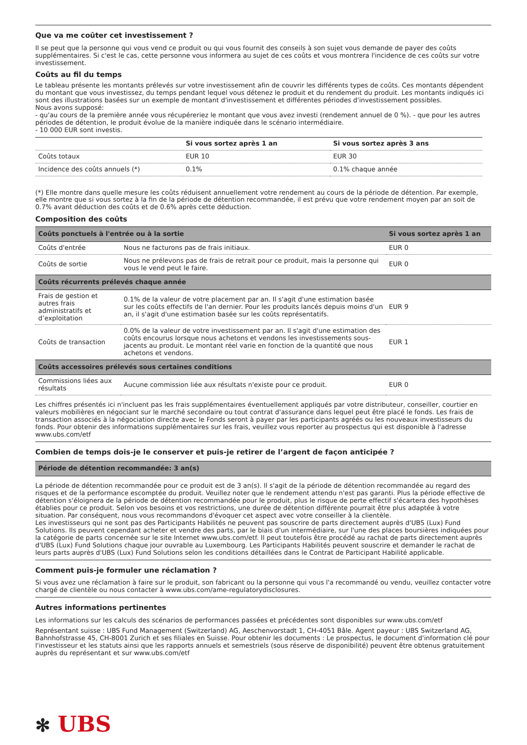Que va me coûter cet investissement ?
Il se peut que la personne qui vous vend ce produit ou qui vous fournit des conseils à son sujet vous demande de payer des coûts supplémentaires. Si c'est le cas, cette personne vous informera au sujet de ces coûts et vous montrera l'incidence de ces coûts sur votre investissement.
Coûts au fil du temps
Le tableau présente les montants prélevés sur votre investissement afin de couvrir les différents types de coûts. Ces montants dépendent du montant que vous investissez, du temps pendant lequel vous détenez le produit et du rendement du produit. Les montants indiqués ici sont des illustrations basées sur un exemple de montant d'investissement et différentes périodes d'investissement possibles.
Nous avons supposé:
- qu'au cours de la première année vous récupéreriez le montant que vous avez investi (rendement annuel de 0 %). - que pour les autres périodes de détention, le produit évolue de la manière indiquée dans le scénario intermédiaire.
- 10 000 EUR sont investis.
| | Si vous sortez après 1 an | Si vous sortez après 3 ans |
| --- | --- | --- |
| Coûts totaux | EUR 10 | EUR 30 |
| Incidence des coûts annuels (*) | 0.1% | 0.1% chaque année |
(*) Elle montre dans quelle mesure les coûts réduisent annuellement votre rendement au cours de la période de détention. Par exemple, elle montre que si vous sortez à la fin de la période de détention recommandée, il est prévu que votre rendement moyen par an soit de 0.7% avant déduction des coûts et de 0.6% après cette déduction.
Composition des coûts
| Coûts ponctuels à l'entrée ou à la sortie | | Si vous sortez après 1 an |
| --- | --- | --- |
| Coûts d'entrée | Nous ne facturons pas de frais initiaux. | EUR 0 |
| Coûts de sortie | Nous ne prélevons pas de frais de retrait pour ce produit, mais la personne qui vous le vend peut le faire. | EUR 0 |
| Coûts récurrents prélevés chaque année | | |
| Frais de gestion et autres frais administratifs et d’exploitation | 0.1% de la valeur de votre placement par an. Il s'agit d'une estimation basée sur les coûts effectifs de l'an dernier. Pour les produits lancés depuis moins d'un an, il s'agit d'une estimation basée sur les coûts représentatifs. | EUR 9 |
| Coûts de transaction | 0.0% de la valeur de votre investissement par an. Il s'agit d'une estimation des coûts encourus lorsque nous achetons et vendons les investissements sous-jacents au produit. Le montant réel varie en fonction de la quantité que nous achetons et vendons. | EUR 1 |
| Coûts accessoires prélevés sous certaines conditions | | |
| Commissions liées aux résultats | Aucune commission liée aux résultats n'existe pour ce produit. | EUR 0 |
Les chiffres présentés ici n'incluent pas les frais supplémentaires éventuellement appliqués par votre distributeur, conseiller, courtier en valeurs mobilières en négociant sur le marché secondaire ou tout contrat d'assurance dans lequel peut être placé le fonds. Les frais de transaction associés à la négociation directe avec le Fonds seront à payer par les participants agréés ou les nouveaux investisseurs du fonds. Pour obtenir des informations supplémentaires sur les frais, veuillez vous reporter au prospectus qui est disponible à l'adresse www.ubs.com/etf
Combien de temps dois-je le conserver et puis-je retirer de l’argent de façon anticipée ?
| Période de détention recommandée: 3 an(s) |
| --- |
La période de détention recommandée pour ce produit est de 3 an(s). Il s'agit de la période de détention recommandée au regard des risques et de la performance escomptée du produit. Veuillez noter que le rendement attendu n'est pas garanti. Plus la période effective de détention s'éloignera de la période de détention recommandée pour le produit, plus le risque de perte effectif s'écartera des hypothèses établies pour ce produit. Selon vos besoins et vos restrictions, une durée de détention différente pourrait être plus adaptée à votre situation. Par conséquent, nous vous recommandons d'évoquer cet aspect avec votre conseiller à la clientèle.
Les investisseurs qui ne sont pas des Participants Habilités ne peuvent pas souscrire de parts directement auprès d'UBS (Lux) Fund Solutions. Ils peuvent cependant acheter et vendre des parts, par le biais d'un intermédiaire, sur l'une des places boursières indiquées pour la catégorie de parts concernée sur le site Internet www.ubs.com/etf. Il peut toutefois être procédé au rachat de parts directement auprès d'UBS (Lux) Fund Solutions chaque jour ouvrable au Luxembourg. Les Participants Habilités peuvent souscrire et demander le rachat de leurs parts auprès d'UBS (Lux) Fund Solutions selon les conditions détaillées dans le Contrat de Participant Habilité applicable.
Comment puis-je formuler une réclamation ?
Si vous avez une réclamation à faire sur le produit, son fabricant ou la personne qui vous l'a recommandé ou vendu, veuillez contacter votre chargé de clientèle ou nous contacter à www.ubs.com/ame-regulatorydisclosures.
Autres informations pertinentes
Les informations sur les calculs des scénarios de performances passées et précédentes sont disponibles sur www.ubs.com/etf
Représentant suisse : UBS Fund Management (Switzerland) AG, Aeschenvorstadt 1, CH-4051 Bâle. Agent payeur : UBS Switzerland AG, Bahnhofstrasse 45, CH-8001 Zurich et ses filiales en Suisse. Pour obtenir les documents : Le prospectus, le document d'information clé pour l'investisseur et les statuts ainsi que les rapports annuels et semestriels (sous réserve de disponibilité) peuvent être obtenus gratuitement auprès du représentant et sur www.ubs.com/etf
✻ UBS